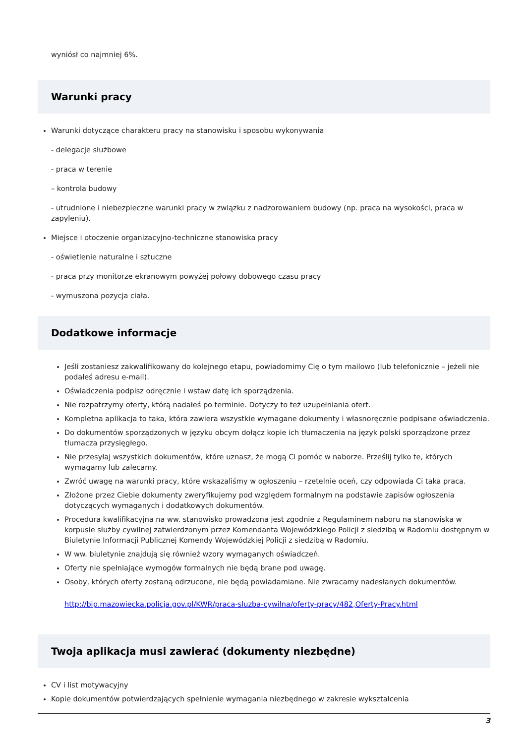wyniósł co najmniej 6%.
Warunki pracy
Warunki dotyczące charakteru pracy na stanowisku i sposobu wykonywania
- delegacje służbowe
- praca w terenie
– kontrola budowy
- utrudnione i niebezpieczne warunki pracy w związku z nadzorowaniem budowy (np. praca na wysokości, praca w zapyleniu).
Miejsce i otoczenie organizacyjno-techniczne stanowiska pracy
- oświetlenie naturalne i sztuczne
- praca przy monitorze ekranowym powyżej połowy dobowego czasu pracy
- wymuszona pozycja ciała.
Dodatkowe informacje
Jeśli zostaniesz zakwalifikowany do kolejnego etapu, powiadomimy Cię o tym mailowo (lub telefonicznie – jeżeli nie podałeś adresu e-mail).
Oświadczenia podpisz odręcznie i wstaw datę ich sporządzenia.
Nie rozpatrzymy oferty, którą nadałeś po terminie. Dotyczy to też uzupełniania ofert.
Kompletna aplikacja to taka, która zawiera wszystkie wymagane dokumenty i własnoręcznie podpisane oświadczenia.
Do dokumentów sporządzonych w języku obcym dołącz kopie ich tłumaczenia na język polski sporządzone przez tłumacza przysięgłego.
Nie przesyłaj wszystkich dokumentów, które uznasz, że mogą Ci pomóc w naborze. Prześlij tylko te, których wymagamy lub zalecamy.
Zwróć uwagę na warunki pracy, które wskazaliśmy w ogłoszeniu – rzetelnie oceń, czy odpowiada Ci taka praca.
Złożone przez Ciebie dokumenty zweryfikujemy pod względem formalnym na podstawie zapisów ogłoszenia dotyczących wymaganych i dodatkowych dokumentów.
Procedura kwalifikacyjna na ww. stanowisko prowadzona jest zgodnie z Regulaminem naboru na stanowiska w korpusie służby cywilnej zatwierdzonym przez Komendanta Wojewódzkiego Policji z siedzibą w Radomiu dostępnym w Biuletynie Informacji Publicznej Komendy Wojewódzkiej Policji z siedzibą w Radomiu.
W ww. biuletynie znajdują się również wzory wymaganych oświadczeń.
Oferty nie spełniające wymogów formalnych nie będą brane pod uwagę.
Osoby, których oferty zostaną odrzucone, nie będą powiadamiane. Nie zwracamy nadesłanych dokumentów.
http://bip.mazowiecka.policja.gov.pl/KWR/praca-sluzba-cywilna/oferty-pracy/482,Oferty-Pracy.html
Twoja aplikacja musi zawierać (dokumenty niezbędne)
CV i list motywacyjny
Kopie dokumentów potwierdzających spełnienie wymagania niezbędnego w zakresie wykształcenia
3